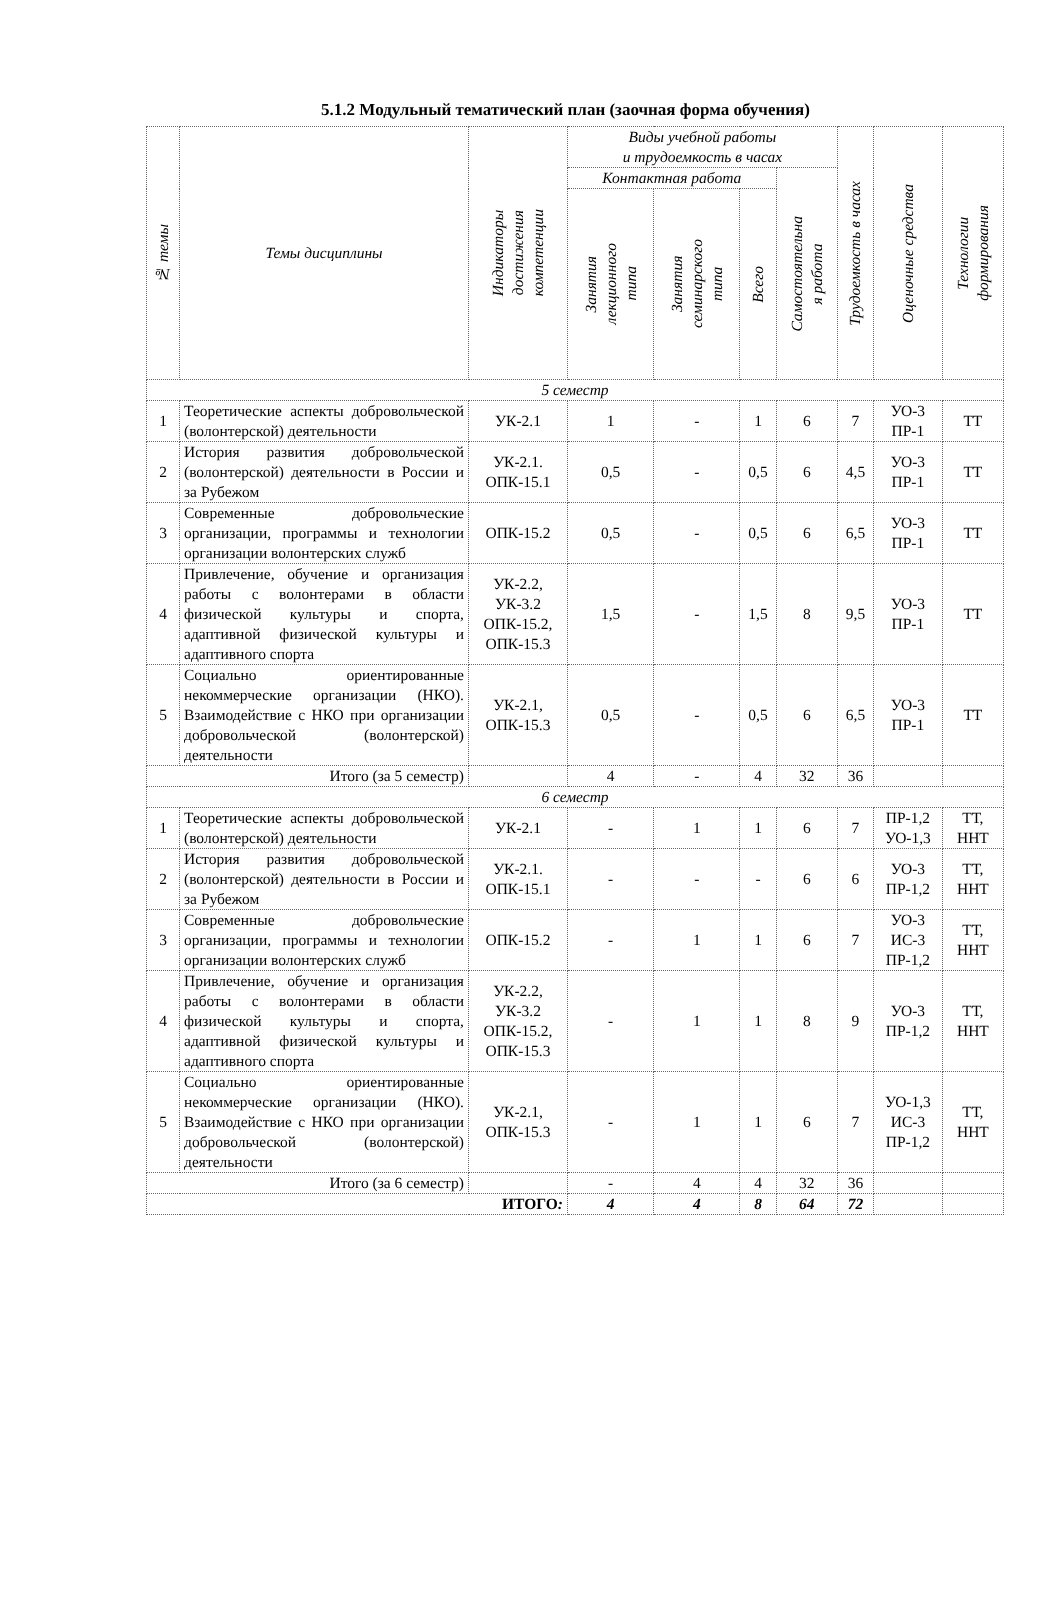5.1.2 Модульный тематический план (заочная форма обучения)
| № темы | Темы дисциплины | Индикаторы достижения компетенции | Виды учебной работы и трудоемкость в часах | | | | Трудоемкость в часах | Оценочные средства | Технологии формирования |
| --- | --- | --- | --- | --- | --- | --- | --- | --- | --- |
| | | | Контактная работа | | | Самостоятельна я работа | | | |
| | | | Занятия лекционного типа | Занятия семинарского типа | Всего | | | | |
| 5 семестр | | | | | | | | | |
| 1 | Теоретические аспекты добровольческой (волонтерской) деятельности | УК-2.1 | 1 | - | 1 | 6 | 7 | УО-3 ПР-1 | ТТ |
| 2 | История развития добровольческой (волонтерской) деятельности в России и за Рубежом | УК-2.1. ОПК-15.1 | 0,5 | - | 0,5 | 6 | 4,5 | УО-3 ПР-1 | ТТ |
| 3 | Современные добровольческие организации, программы и технологии организации волонтерских служб | ОПК-15.2 | 0,5 | - | 0,5 | 6 | 6,5 | УО-3 ПР-1 | ТТ |
| 4 | Привлечение, обучение и организация работы с волонтерами в области физической культуры и спорта, адаптивной физической культуры и адаптивного спорта | УК-2.2, УК-3.2 ОПК-15.2, ОПК-15.3 | 1,5 | - | 1,5 | 8 | 9,5 | УО-3 ПР-1 | ТТ |
| 5 | Социально ориентированные некоммерческие организации (НКО). Взаимодействие с НКО при организации добровольческой (волонтерской) деятельности | УК-2.1, ОПК-15.3 | 0,5 | - | 0,5 | 6 | 6,5 | УО-3 ПР-1 | ТТ |
| Итого (за 5 семестр) | | | 4 | - | 4 | 32 | 36 | | |
| 6 семестр | | | | | | | | | |
| 1 | Теоретические аспекты добровольческой (волонтерской) деятельности | УК-2.1 | - | 1 | 1 | 6 | 7 | ПР-1,2 УО-1,3 | ТТ, ННТ |
| 2 | История развития добровольческой (волонтерской) деятельности в России и за Рубежом | УК-2.1. ОПК-15.1 | - | - | - | 6 | 6 | УО-3 ПР-1,2 | ТТ, ННТ |
| 3 | Современные добровольческие организации, программы и технологии организации волонтерских служб | ОПК-15.2 | - | 1 | 1 | 6 | 7 | УО-3 ИС-3 ПР-1,2 | ТТ, ННТ |
| 4 | Привлечение, обучение и организация работы с волонтерами в области физической культуры и спорта, адаптивной физической культуры и адаптивного спорта | УК-2.2, УК-3.2 ОПК-15.2, ОПК-15.3 | - | 1 | 1 | 8 | 9 | УО-3 ПР-1,2 | ТТ, ННТ |
| 5 | Социально ориентированные некоммерческие организации (НКО). Взаимодействие с НКО при организации добровольческой (волонтерской) деятельности | УК-2.1, ОПК-15.3 | - | 1 | 1 | 6 | 7 | УО-1,3 ИС-3 ПР-1,2 | ТТ, ННТ |
| Итого (за 6 семестр) | | | - | 4 | 4 | 32 | 36 | | |
| ИТОГО : | | | 4 | 4 | 8 | 64 | 72 | | |